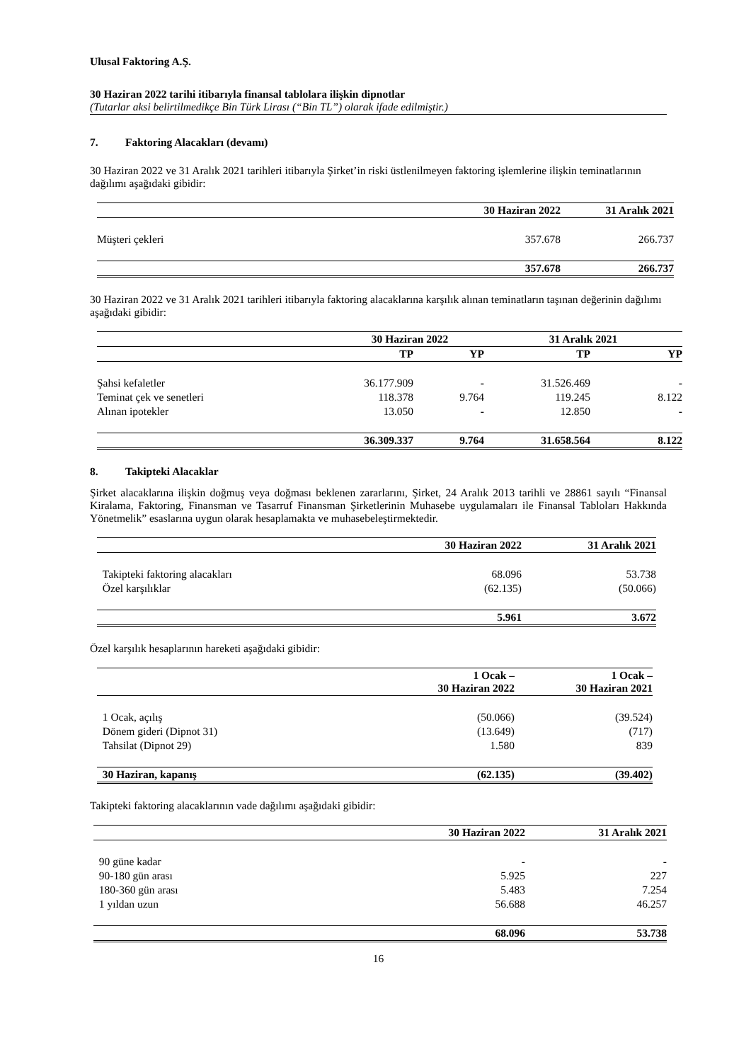Ulusal Faktoring A.Ş.
30 Haziran 2022 tarihi itibarıyla finansal tablolara ilişkin dipnotlar
(Tutarlar aksi belirtilmedikçe Bin Türk Lirası (“Bin TL”) olarak ifade edilmiştir.)
7. Faktoring Alacakları (devamı)
30 Haziran 2022 ve 31 Aralık 2021 tarihleri itibarıyla Şirket’in riski üstlenilmeyen faktoring işlemlerine ilişkin teminatlarının dağılımı aşağıdaki gibidir:
| | 30 Haziran 2022 | 31 Aralık 2021 |
| --- | --- | --- |
| Müşteri çekleri | 357.678 | 266.737 |
| | 357.678 | 266.737 |
30 Haziran 2022 ve 31 Aralık 2021 tarihleri itibarıyla faktoring alacaklarına karşılık alınan teminatların taşınan değerinin dağılımı aşağıdaki gibidir:
| | 30 Haziran 2022 | | 31 Aralık 2021 | |
| --- | --- | --- | --- | --- |
| | TP | YP | TP | YP |
| Şahsi kefaletler | 36.177.909 | - | 31.526.469 | - |
| Teminat çek ve senetleri | 118.378 | 9.764 | 119.245 | 8.122 |
| Alınan ipotekler | 13.050 | - | 12.850 | - |
| | 36.309.337 | 9.764 | 31.658.564 | 8.122 |
8. Takipteki Alacaklar
Şirket alacaklarına ilişkin doğmuş veya doğması beklenen zararlarını, Şirket, 24 Aralık 2013 tarihli ve 28861 sayılı “Finansal Kiralama, Faktoring, Finansman ve Tasarruf Finansman Şirketlerinin Muhasebe uygulamaları ile Finansal Tabloları Hakkında Yönetmelik” esaslarına uygun olarak hesaplamakta ve muhasebeleştirmektedir.
| | 30 Haziran 2022 | 31 Aralık 2021 |
| --- | --- | --- |
| Takipteki faktoring alacakları | 68.096 | 53.738 |
| Özel karşılıklar | (62.135) | (50.066) |
| | 5.961 | 3.672 |
Özel karşılık hesaplarının hareketi aşağıdaki gibidir:
| | 1 Ocak – 30 Haziran 2022 | 1 Ocak – 30 Haziran 2021 |
| --- | --- | --- |
| 1 Ocak, açılış | (50.066) | (39.524) |
| Dönem gideri (Dipnot 31) | (13.649) | (717) |
| Tahsilat (Dipnot 29) | 1.580 | 839 |
| 30 Haziran, kapanış | (62.135) | (39.402) |
Takipteki faktoring alacaklarının vade dağılımı aşağıdaki gibidir:
| | 30 Haziran 2022 | 31 Aralık 2021 |
| --- | --- | --- |
| 90 güne kadar | - | - |
| 90-180 gün arası | 5.925 | 227 |
| 180-360 gün arası | 5.483 | 7.254 |
| 1 yıldan uzun | 56.688 | 46.257 |
| | 68.096 | 53.738 |
16